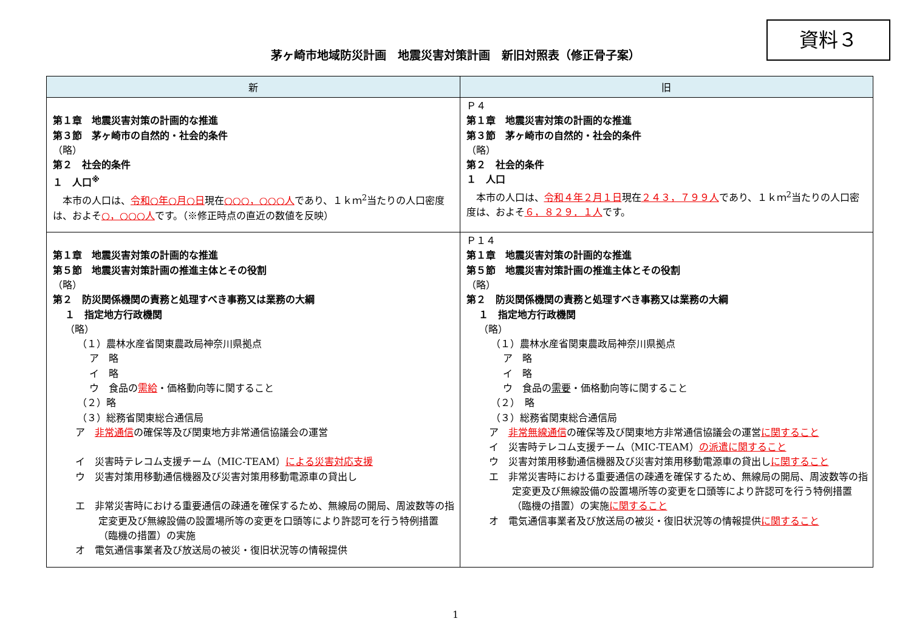資料３
茅ヶ崎市地域防災計画　地震災害対策計画　新旧対照表（修正骨子案）
| 新 | 旧 |
| --- | --- |
| 第１章 地震災害対策の計画的な推進 第３節 茅ヶ崎市の自然的・社会的条件 （略） 第２ 社会的条件 １ 人口<sup>※</sup> 本市の人口は、 令和○年○月○日 現在 ○○○，○○○人 であり、１ｋｍ<sup>2</sup>当たりの人口密度は、およそ ○，○○○人 です。（※修正時点の直近の数値を反映） | Ｐ４ 第１章 地震災害対策の計画的な推進 第３節 茅ヶ崎市の自然的・社会的条件 （略） 第２ 社会的条件 １ 人口 本市の人口は、 令和４年２月１日 現在 ２４３，７９９人 であり、１ｋｍ<sup>2</sup>当たりの人口密度は、およそ ６，８２９．１人 です。 |
| 第１章 地震災害対策の計画的な推進 第５節 地震災害対策計画の推進主体とその役割 （略） 第２ 防災関係機関の責務と処理すべき事務又は業務の大綱 １ 指定地方行政機関 （略） （１）農林水産省関東農政局神奈川県拠点 ア 略 イ 略 ウ 食品の 需給 ・価格動向等に関すること （２）略 （３）総務省関東総合通信局 ア 非常通信 の確保等及び関東地方非常通信協議会の運営 イ 災害時テレコム支援チーム（MIC-TEAM） による災害対応支援 ウ 災害対策用移動通信機器及び災害対策用移動電源車の貸出し エ 非常災害時における重要通信の疎通を確保するため、無線局の開局、周波数等の指定変更及び無線設備の設置場所等の変更を口頭等により許認可を行う特例措置（臨機の措置）の実施 オ 電気通信事業者及び放送局の被災・復旧状況等の情報提供 | Ｐ１４ 第１章 地震災害対策の計画的な推進 第５節 地震災害対策計画の推進主体とその役割 （略） 第２ 防災関係機関の責務と処理すべき事務又は業務の大綱 １ 指定地方行政機関 （略） （１）農林水産省関東農政局神奈川県拠点 ア 略 イ 略 ウ 食品の 需要 ・価格動向等に関すること （２） 略 （３）総務省関東総合通信局 ア 非常無線通信 の確保等及び関東地方非常通信協議会の運営 に関すること イ 災害時テレコム支援チーム（MIC-TEAM） の派遣に関すること ウ 災害対策用移動通信機器及び災害対策用移動電源車の貸出し に関すること エ 非常災害時における重要通信の疎通を確保するため、無線局の開局、周波数等の指定変更及び無線設備の設置場所等の変更を口頭等により許認可を行う特例措置（臨機の措置）の実施 に関すること オ 電気通信事業者及び放送局の被災・復旧状況等の情報提供 に関すること |
1